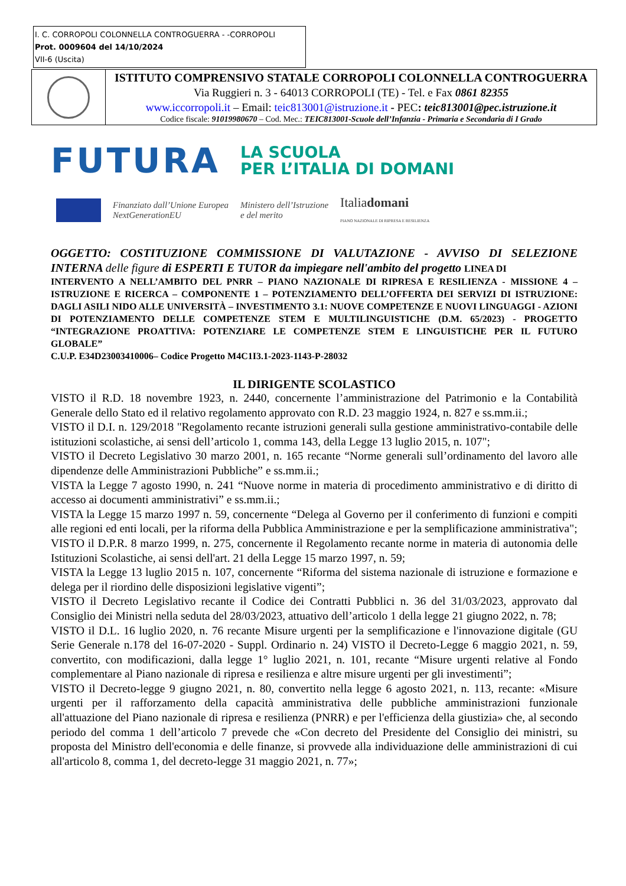I. C. CORROPOLI COLONNELLA CONTROGUERRA - -CORROPOLI
Prot. 0009604 del 14/10/2024
VII-6 (Uscita)
| | ISTITUTO COMPRENSIVO STATALE CORROPOLI COLONNELLA CONTROGUERRA Via Ruggieri n. 3 - 64013 CORROPOLI (TE) - Tel. e Fax 0861 82355 www.iccorropoli.it – Email: teic813001@istruzione.it - PEC : teic813001@pec.istruzione.it Codice fiscale: 91019980670 – Cod. Mec.: TEIC813001-Scuole dell’Infanzia - Primaria e Secondaria di I Grado |
FUTURA LA SCUOLA
PER L’ITALIA DI DOMANI
Finanziato dall’Unione Europea
NextGenerationEU Ministero dell’Istruzione
e del merito Italiadomani
PIANO NAZIONALE DI RIPRESA E RESILIENZA
OGGETTO: COSTITUZIONE COMMISSIONE DI VALUTAZIONE - AVVISO DI SELEZIONE INTERNA delle figure di ESPERTI E TUTOR da impiegare nell'ambito del progetto LINEA DI
INTERVENTO A NELL’AMBITO DEL PNRR – PIANO NAZIONALE DI RIPRESA E RESILIENZA - MISSIONE 4 – ISTRUZIONE E RICERCA – COMPONENTE 1 – POTENZIAMENTO DELL’OFFERTA DEI SERVIZI DI ISTRUZIONE: DAGLI ASILI NIDO ALLE UNIVERSITÀ – INVESTIMENTO 3.1: NUOVE COMPETENZE E NUOVI LINGUAGGI - AZIONI DI POTENZIAMENTO DELLE COMPETENZE STEM E MULTILINGUISTICHE (D.M. 65/2023) - PROGETTO “INTEGRAZIONE PROATTIVA: POTENZIARE LE COMPETENZE STEM E LINGUISTICHE PER IL FUTURO GLOBALE”
C.U.P. E34D23003410006– Codice Progetto M4C1I3.1-2023-1143-P-28032
IL DIRIGENTE SCOLASTICO
VISTO il R.D. 18 novembre 1923, n. 2440, concernente l’amministrazione del Patrimonio e la Contabilità Generale dello Stato ed il relativo regolamento approvato con R.D. 23 maggio 1924, n. 827 e ss.mm.ii.;
VISTO il D.I. n. 129/2018 "Regolamento recante istruzioni generali sulla gestione amministrativo-contabile delle istituzioni scolastiche, ai sensi dell’articolo 1, comma 143, della Legge 13 luglio 2015, n. 107";
VISTO il Decreto Legislativo 30 marzo 2001, n. 165 recante “Norme generali sull’ordinamento del lavoro alle dipendenze delle Amministrazioni Pubbliche” e ss.mm.ii.;
VISTA la Legge 7 agosto 1990, n. 241 “Nuove norme in materia di procedimento amministrativo e di diritto di accesso ai documenti amministrativi” e ss.mm.ii.;
VISTA la Legge 15 marzo 1997 n. 59, concernente “Delega al Governo per il conferimento di funzioni e compiti alle regioni ed enti locali, per la riforma della Pubblica Amministrazione e per la semplificazione amministrativa";
VISTO il D.P.R. 8 marzo 1999, n. 275, concernente il Regolamento recante norme in materia di autonomia delle Istituzioni Scolastiche, ai sensi dell'art. 21 della Legge 15 marzo 1997, n. 59;
VISTA la Legge 13 luglio 2015 n. 107, concernente “Riforma del sistema nazionale di istruzione e formazione e delega per il riordino delle disposizioni legislative vigenti”;
VISTO il Decreto Legislativo recante il Codice dei Contratti Pubblici n. 36 del 31/03/2023, approvato dal Consiglio dei Ministri nella seduta del 28/03/2023, attuativo dell’articolo 1 della legge 21 giugno 2022, n. 78;
VISTO il D.L. 16 luglio 2020, n. 76 recante Misure urgenti per la semplificazione e l'innovazione digitale (GU Serie Generale n.178 del 16-07-2020 - Suppl. Ordinario n. 24) VISTO il Decreto-Legge 6 maggio 2021, n. 59, convertito, con modificazioni, dalla legge 1° luglio 2021, n. 101, recante “Misure urgenti relative al Fondo complementare al Piano nazionale di ripresa e resilienza e altre misure urgenti per gli investimenti”;
VISTO il Decreto-legge 9 giugno 2021, n. 80, convertito nella legge 6 agosto 2021, n. 113, recante: «Misure urgenti per il rafforzamento della capacità amministrativa delle pubbliche amministrazioni funzionale all'attuazione del Piano nazionale di ripresa e resilienza (PNRR) e per l'efficienza della giustizia» che, al secondo periodo del comma 1 dell’articolo 7 prevede che «Con decreto del Presidente del Consiglio dei ministri, su proposta del Ministro dell'economia e delle finanze, si provvede alla individuazione delle amministrazioni di cui all'articolo 8, comma 1, del decreto-legge 31 maggio 2021, n. 77»;